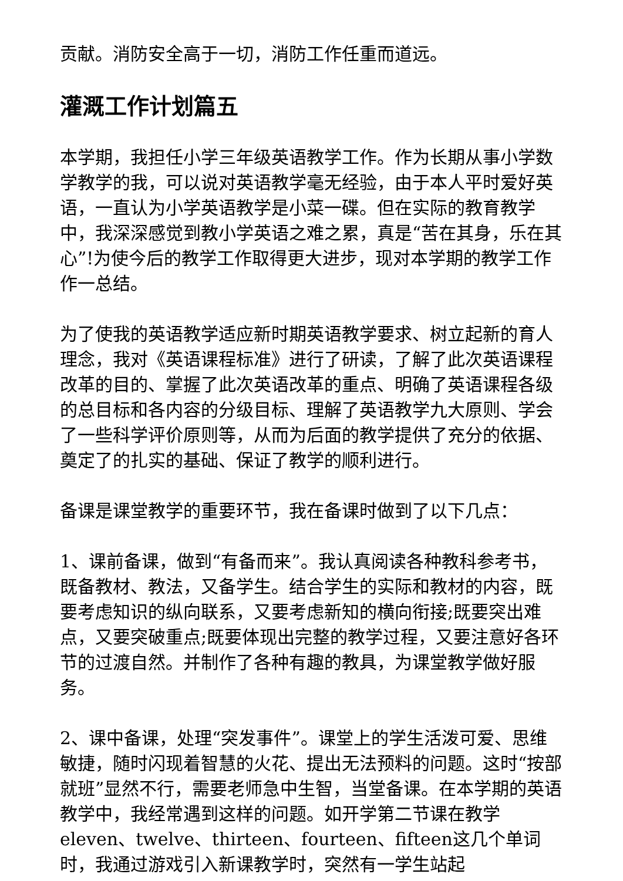贡献。消防安全高于一切，消防工作任重而道远。
灌溉工作计划篇五
本学期，我担任小学三年级英语教学工作。作为长期从事小学数学教学的我，可以说对英语教学毫无经验，由于本人平时爱好英语，一直认为小学英语教学是小菜一碟。但在实际的教育教学中，我深深感觉到教小学英语之难之累，真是“苦在其身，乐在其心”!为使今后的教学工作取得更大进步，现对本学期的教学工作作一总结。
为了使我的英语教学适应新时期英语教学要求、树立起新的育人理念，我对《英语课程标准》进行了研读，了解了此次英语课程改革的目的、掌握了此次英语改革的重点、明确了英语课程各级的总目标和各内容的分级目标、理解了英语教学九大原则、学会了一些科学评价原则等，从而为后面的教学提供了充分的依据、奠定了的扎实的基础、保证了教学的顺利进行。
备课是课堂教学的重要环节，我在备课时做到了以下几点：
1、课前备课，做到“有备而来”。我认真阅读各种教科参考书，既备教材、教法，又备学生。结合学生的实际和教材的内容，既要考虑知识的纵向联系，又要考虑新知的横向衔接;既要突出难点，又要突破重点;既要体现出完整的教学过程，又要注意好各环节的过渡自然。并制作了各种有趣的教具，为课堂教学做好服务。
2、课中备课，处理“突发事件”。课堂上的学生活泼可爱、思维敏捷，随时闪现着智慧的火花、提出无法预料的问题。这时“按部就班”显然不行，需要老师急中生智，当堂备课。在本学期的英语教学中，我经常遇到这样的问题。如开学第二节课在教学eleven、twelve、thirteen、fourteen、fifteen这几个单词时，我通过游戏引入新课教学时，突然有一学生站起